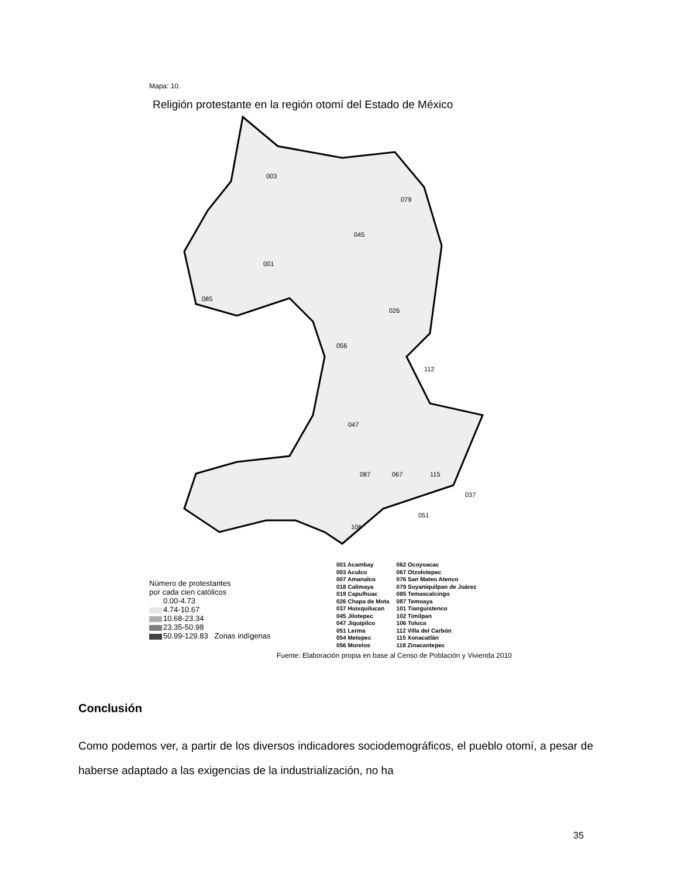Mapa: 10.
Religión protestante en la región otomí del Estado de México
003
079
045
001
085
026
056
112
047
087
067
115
037
051
106
Número de protestantes
por cada cien católicos
0.00-4.73
4.74-10.67
10.68-23.34
23.35-50.98
50.99-129.83 Zonas indígenas
001 Acambay
003 Aculco
007 Amanalco
018 Calimaya
019 Capulhuac
026 Chapa de Mota
037 Huixquilucan
045 Jilotepec
047 Jiquipilco
051 Lerma
054 Metepec
056 Morelos
062 Ocoyoacac
067 Otzolotepec
076 San Mateo Atenco
079 Soyaniquilpan de Juárez
085 Temascalcingo
087 Temoaya
101 Tianguistenco
102 Timilpan
106 Toluca
112 Villa del Carbón
115 Xonacatlán
118 Zinacantepec
Fuente: Elaboración propia en base al Censo de Población y Vivienda 2010
Conclusión
Como podemos ver, a partir de los diversos indicadores sociodemográficos, el pueblo otomí, a pesar de haberse adaptado a las exigencias de la industrialización, no ha
35